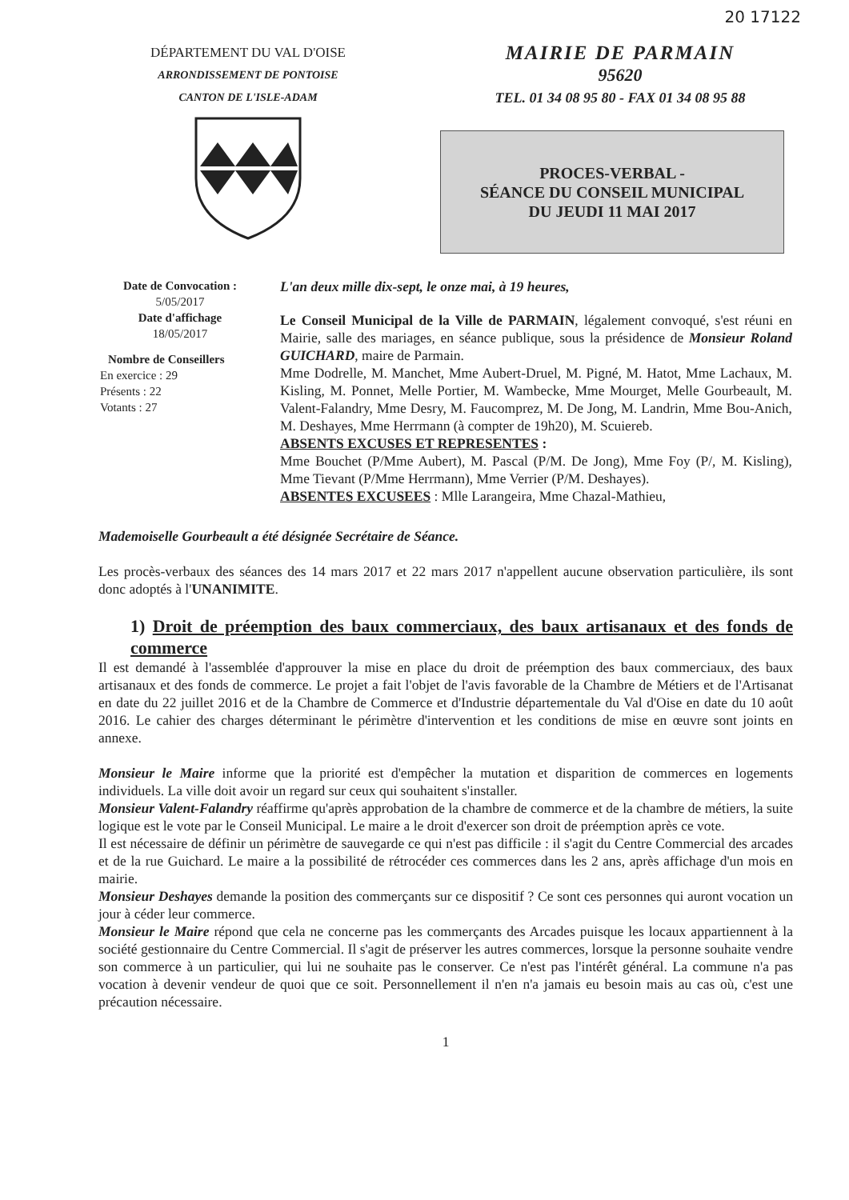20 17122
DÉPARTEMENT DU VAL D'OISE
ARRONDISSEMENT DE PONTOISE
CANTON DE L'ISLE-ADAM
MAIRIE DE PARMAIN
95620
TEL. 01 34 08 95 80 - FAX 01 34 08 95 88
PROCES-VERBAL -
SÉANCE DU CONSEIL MUNICIPAL
DU JEUDI 11 MAI 2017
Date de Convocation :
5/05/2017
Date d'affichage
18/05/2017
Nombre de Conseillers
En exercice : 29
Présents : 22
Votants : 27
L'an deux mille dix-sept, le onze mai, à 19 heures,
Le Conseil Municipal de la Ville de PARMAIN, légalement convoqué, s'est réuni en Mairie, salle des mariages, en séance publique, sous la présidence de Monsieur Roland GUICHARD, maire de Parmain.
Mme Dodrelle, M. Manchet, Mme Aubert-Druel, M. Pigné, M. Hatot, Mme Lachaux, M. Kisling, M. Ponnet, Melle Portier, M. Wambecke, Mme Mourget, Melle Gourbeault, M. Valent-Falandry, Mme Desry, M. Faucomprez, M. De Jong, M. Landrin, Mme Bou-Anich, M. Deshayes, Mme Herrmann (à compter de 19h20), M. Scuiereb.
ABSENTS EXCUSES ET REPRESENTES :
Mme Bouchet (P/Mme Aubert), M. Pascal (P/M. De Jong), Mme Foy (P/, M. Kisling), Mme Tievant (P/Mme Herrmann), Mme Verrier (P/M. Deshayes).
ABSENTES EXCUSEES : Mlle Larangeira, Mme Chazal-Mathieu,
Mademoiselle Gourbeault a été désignée Secrétaire de Séance.
Les procès-verbaux des séances des 14 mars 2017 et 22 mars 2017 n'appellent aucune observation particulière, ils sont donc adoptés à l'UNANIMITE.
1) Droit de préemption des baux commerciaux, des baux artisanaux et des fonds de commerce
Il est demandé à l'assemblée d'approuver la mise en place du droit de préemption des baux commerciaux, des baux artisanaux et des fonds de commerce. Le projet a fait l'objet de l'avis favorable de la Chambre de Métiers et de l'Artisanat en date du 22 juillet 2016 et de la Chambre de Commerce et d'Industrie départementale du Val d'Oise en date du 10 août 2016. Le cahier des charges déterminant le périmètre d'intervention et les conditions de mise en œuvre sont joints en annexe.
Monsieur le Maire informe que la priorité est d'empêcher la mutation et disparition de commerces en logements individuels. La ville doit avoir un regard sur ceux qui souhaitent s'installer.
Monsieur Valent-Falandry réaffirme qu'après approbation de la chambre de commerce et de la chambre de métiers, la suite logique est le vote par le Conseil Municipal. Le maire a le droit d'exercer son droit de préemption après ce vote.
Il est nécessaire de définir un périmètre de sauvegarde ce qui n'est pas difficile : il s'agit du Centre Commercial des arcades et de la rue Guichard. Le maire a la possibilité de rétrocéder ces commerces dans les 2 ans, après affichage d'un mois en mairie.
Monsieur Deshayes demande la position des commerçants sur ce dispositif ? Ce sont ces personnes qui auront vocation un jour à céder leur commerce.
Monsieur le Maire répond que cela ne concerne pas les commerçants des Arcades puisque les locaux appartiennent à la société gestionnaire du Centre Commercial. Il s'agit de préserver les autres commerces, lorsque la personne souhaite vendre son commerce à un particulier, qui lui ne souhaite pas le conserver. Ce n'est pas l'intérêt général. La commune n'a pas vocation à devenir vendeur de quoi que ce soit. Personnellement il n'en n'a jamais eu besoin mais au cas où, c'est une précaution nécessaire.
1